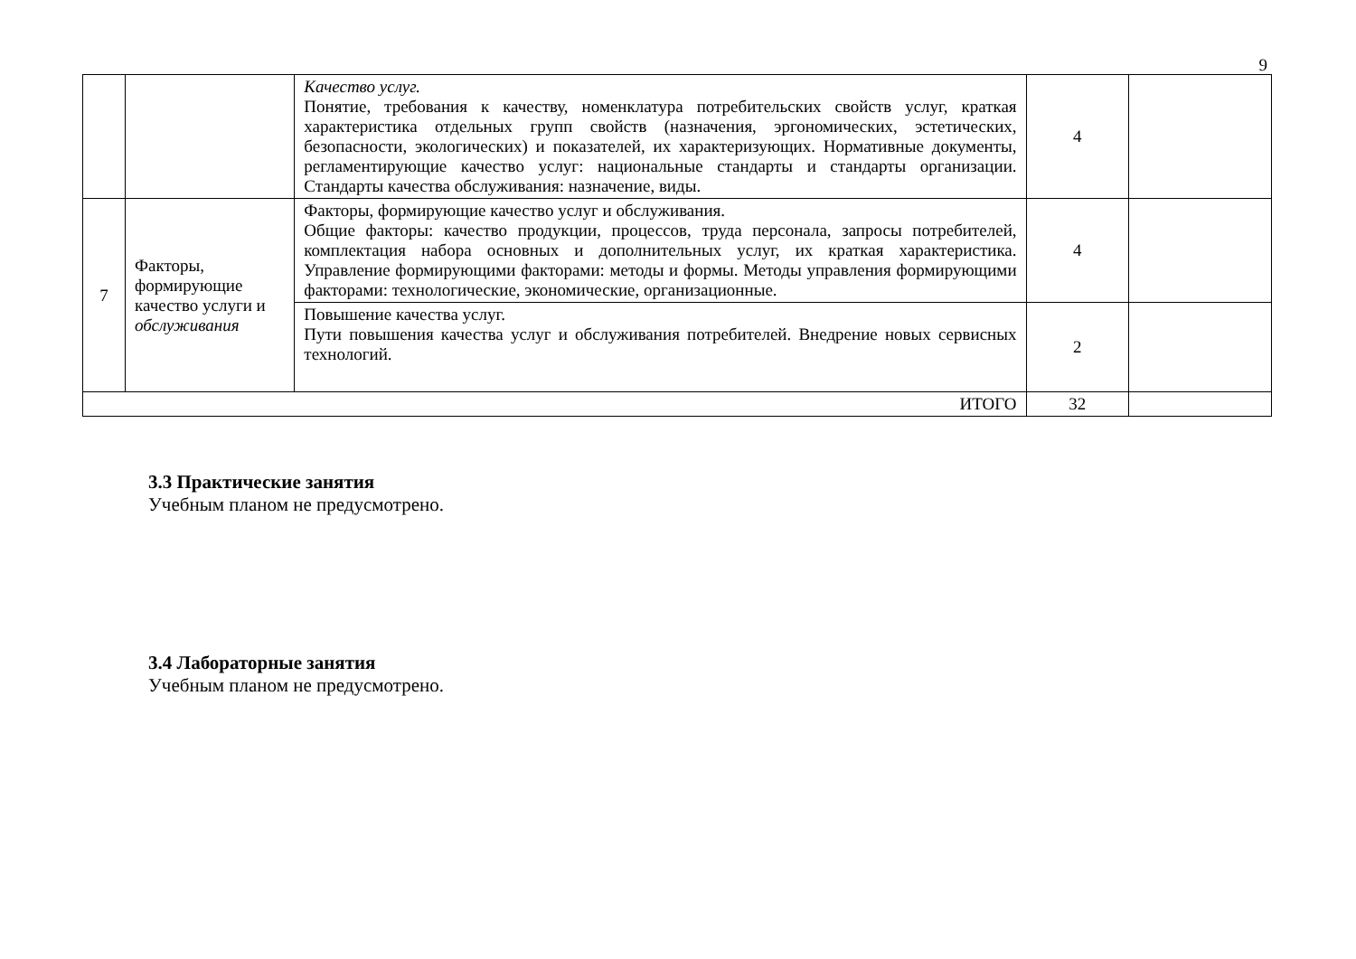9
| | | Качество услуг. Понятие, требования к качеству, номенклатура потребительских свойств услуг, краткая характеристика отдельных групп свойств (назначения, эргономических, эстетических, безопасности, экологических) и показателей, их характеризующих. Нормативные документы, регламентирующие качество услуг: национальные стандарты и стандарты организации. Стандарты качества обслуживания: назначение, виды. | 4 | |
| 7 | Факторы, формирующие качество услуги и обслуживания | Факторы, формирующие качество услуг и обслуживания. Общие факторы: качество продукции, процессов, труда персонала, запросы потребителей, комплектация набора основных и дополнительных услуг, их краткая характеристика. Управление формирующими факторами: методы и формы. Методы управления формирующими факторами: технологические, экономические, организационные. | 4 | |
| | | Повышение качества услуг. Пути повышения качества услуг и обслуживания потребителей. Внедрение новых сервисных технологий. | 2 | |
| ИТОГО | | | 32 | |
3.3 Практические занятия
Учебным планом не предусмотрено.
3.4 Лабораторные занятия
Учебным планом не предусмотрено.